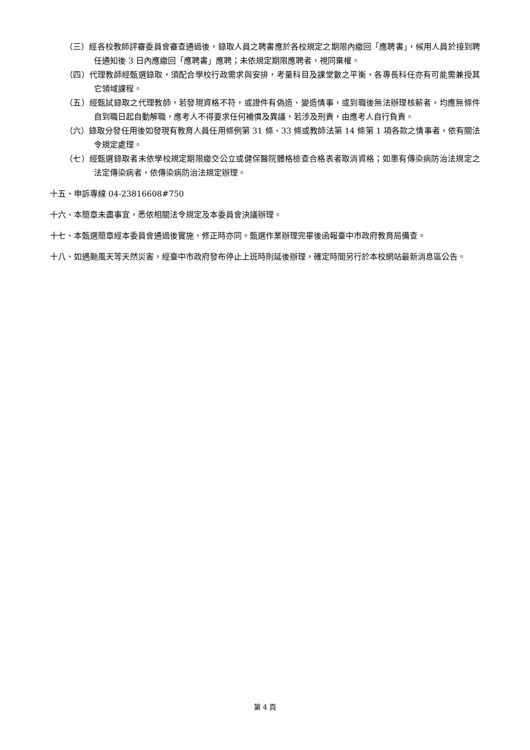（三）經各校教師評審委員會審查通過後，錄取人員之聘書應於各校規定之期限內繳回「應聘書」，候用人員於接到聘任通知後 3 日內應繳回「應聘書」應聘；未依規定期限應聘者，視同棄權。
（四）代理教師經甄選錄取，須配合學校行政需求與安排，考量科目及課堂數之平衡，各專長科任亦有可能需兼授其它領域課程。
（五）經甄試錄取之代理教師，若發現資格不符，或證件有偽造、變造情事，或到職後無法辦理核薪者，均應無條件自到職日起自動解職，應考人不得要求任何補償及異議，若涉及刑責，由應考人自行負責。
（六）錄取分發任用後如發現有教育人員任用條例第 31 條、33 條或教師法第 14 條第 1 項各款之情事者，依有關法令規定處理。
（七）經甄選錄取者未依學校規定期限繳交公立或健保醫院體格檢查合格表者取消資格；如患有傳染病防治法規定之法定傳染病者，依傳染病防治法規定辦理。
十五、申訴專線 04-23816608#750
十六、本簡章未盡事宜，悉依相關法令規定及本委員會決議辦理。
十七、本甄選簡章經本委員會通過後實施，修正時亦同。甄選作業辦理完畢後函報臺中市政府教育局備查。
十八、如遇颱風天等天然災害，經臺中市政府發布停止上班時則延後辦理，確定時間另行於本校網站最新消息區公告。
第 4 頁